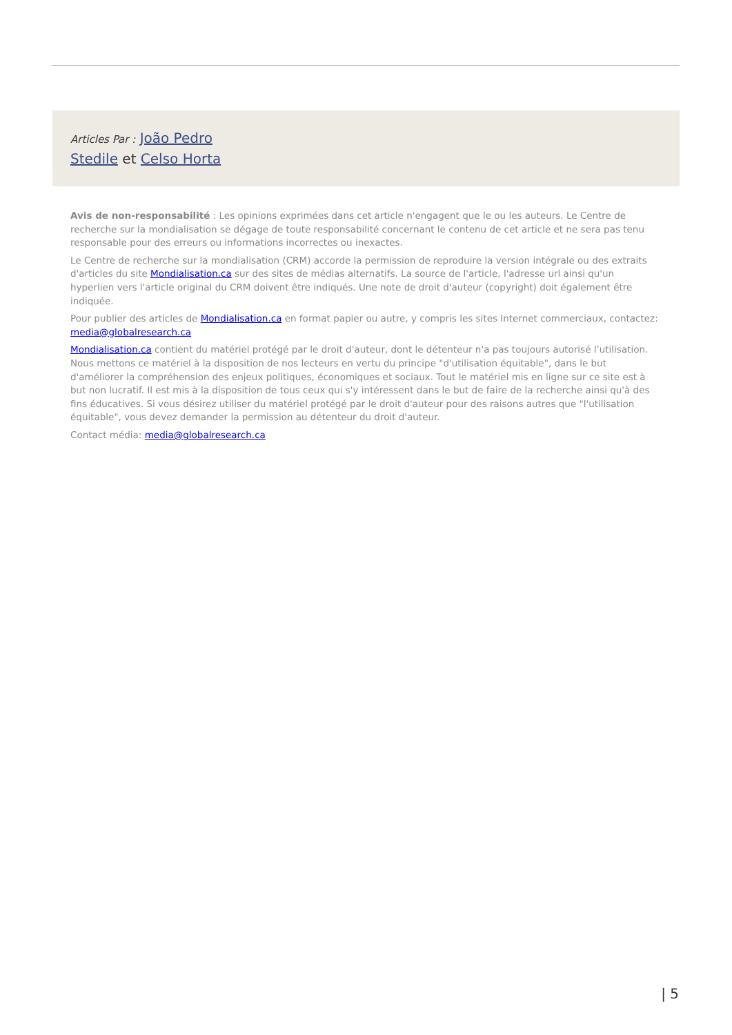Articles Par : João Pedro Stedile et Celso Horta
Avis de non-responsabilité : Les opinions exprimées dans cet article n'engagent que le ou les auteurs. Le Centre de recherche sur la mondialisation se dégage de toute responsabilité concernant le contenu de cet article et ne sera pas tenu responsable pour des erreurs ou informations incorrectes ou inexactes.
Le Centre de recherche sur la mondialisation (CRM) accorde la permission de reproduire la version intégrale ou des extraits d'articles du site Mondialisation.ca sur des sites de médias alternatifs. La source de l'article, l'adresse url ainsi qu'un hyperlien vers l'article original du CRM doivent être indiqués. Une note de droit d'auteur (copyright) doit également être indiquée.
Pour publier des articles de Mondialisation.ca en format papier ou autre, y compris les sites Internet commerciaux, contactez: media@globalresearch.ca
Mondialisation.ca contient du matériel protégé par le droit d'auteur, dont le détenteur n'a pas toujours autorisé l’utilisation. Nous mettons ce matériel à la disposition de nos lecteurs en vertu du principe "d'utilisation équitable", dans le but d'améliorer la compréhension des enjeux politiques, économiques et sociaux. Tout le matériel mis en ligne sur ce site est à but non lucratif. Il est mis à la disposition de tous ceux qui s'y intéressent dans le but de faire de la recherche ainsi qu'à des fins éducatives. Si vous désirez utiliser du matériel protégé par le droit d'auteur pour des raisons autres que "l'utilisation équitable", vous devez demander la permission au détenteur du droit d'auteur.
Contact média: media@globalresearch.ca
| 5